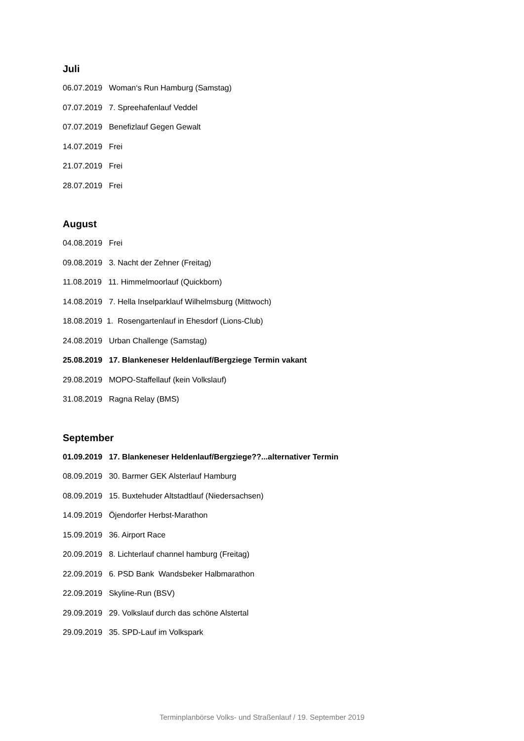Juli
06.07.2019 Woman‘s Run Hamburg (Samstag)
07.07.2019 7. Spreehafenlauf Veddel
07.07.2019 Benefizlauf Gegen Gewalt
14.07.2019 Frei
21.07.2019 Frei
28.07.2019 Frei
August
04.08.2019 Frei
09.08.2019 3. Nacht der Zehner (Freitag)
11.08.2019 11. Himmelmoorlauf (Quickborn)
14.08.2019 7. Hella Inselparklauf Wilhelmsburg (Mittwoch)
18.08.2019 1. Rosengartenlauf in Ehesdorf (Lions-Club)
24.08.2019 Urban Challenge (Samstag)
25.08.2019 17. Blankeneser Heldenlauf/Bergziege Termin vakant
29.08.2019 MOPO-Staffellauf (kein Volkslauf)
31.08.2019 Ragna Relay (BMS)
September
01.09.2019 17. Blankeneser Heldenlauf/Bergziege??...alternativer Termin
08.09.2019 30. Barmer GEK Alsterlauf Hamburg
08.09.2019 15. Buxtehuder Altstadtlauf (Niedersachsen)
14.09.2019 Öjendorfer Herbst-Marathon
15.09.2019 36. Airport Race
20.09.2019 8. Lichterlauf channel hamburg (Freitag)
22.09.2019 6. PSD Bank Wandsbeker Halbmarathon
22.09.2019 Skyline-Run (BSV)
29.09.2019 29. Volkslauf durch das schöne Alstertal
29.09.2019 35. SPD-Lauf im Volkspark
Terminplanbörse Volks- und Straßenlauf / 19. September 2019